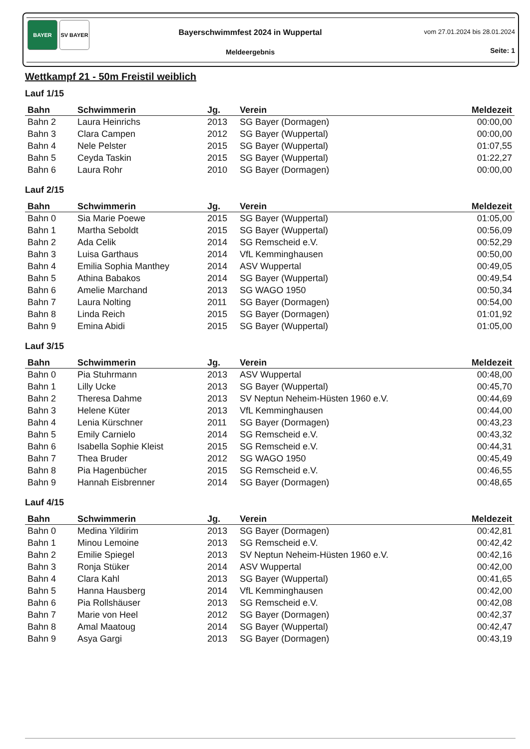BAYER SV BAYER
Bayerschwimmfest 2024 in Wuppertal
Meldeergebnis
vom 27.01.2024 bis 28.01.2024
Seite: 1
Wettkampf 21 - 50m Freistil weiblich
Lauf 1/15
| Bahn | Schwimmerin | Jg. | Verein | Meldezeit |
| --- | --- | --- | --- | --- |
| Bahn 2 | Laura Heinrichs | 2013 | SG Bayer (Dormagen) | 00:00,00 |
| Bahn 3 | Clara Campen | 2012 | SG Bayer (Wuppertal) | 00:00,00 |
| Bahn 4 | Nele Pelster | 2015 | SG Bayer (Wuppertal) | 01:07,55 |
| Bahn 5 | Ceyda Taskin | 2015 | SG Bayer (Wuppertal) | 01:22,27 |
| Bahn 6 | Laura Rohr | 2010 | SG Bayer (Dormagen) | 00:00,00 |
Lauf 2/15
| Bahn | Schwimmerin | Jg. | Verein | Meldezeit |
| --- | --- | --- | --- | --- |
| Bahn 0 | Sia Marie Poewe | 2015 | SG Bayer (Wuppertal) | 01:05,00 |
| Bahn 1 | Martha Seboldt | 2015 | SG Bayer (Wuppertal) | 00:56,09 |
| Bahn 2 | Ada Celik | 2014 | SG Remscheid e.V. | 00:52,29 |
| Bahn 3 | Luisa Garthaus | 2014 | VfL Kemminghausen | 00:50,00 |
| Bahn 4 | Emilia Sophia Manthey | 2014 | ASV Wuppertal | 00:49,05 |
| Bahn 5 | Athina Babakos | 2014 | SG Bayer (Wuppertal) | 00:49,54 |
| Bahn 6 | Amelie Marchand | 2013 | SG WAGO 1950 | 00:50,34 |
| Bahn 7 | Laura Nolting | 2011 | SG Bayer (Dormagen) | 00:54,00 |
| Bahn 8 | Linda Reich | 2015 | SG Bayer (Dormagen) | 01:01,92 |
| Bahn 9 | Emina Abidi | 2015 | SG Bayer (Wuppertal) | 01:05,00 |
Lauf 3/15
| Bahn | Schwimmerin | Jg. | Verein | Meldezeit |
| --- | --- | --- | --- | --- |
| Bahn 0 | Pia Stuhrmann | 2013 | ASV Wuppertal | 00:48,00 |
| Bahn 1 | Lilly Ucke | 2013 | SG Bayer (Wuppertal) | 00:45,70 |
| Bahn 2 | Theresa Dahme | 2013 | SV Neptun Neheim-Hüsten 1960 e.V. | 00:44,69 |
| Bahn 3 | Helene Küter | 2013 | VfL Kemminghausen | 00:44,00 |
| Bahn 4 | Lenia Kürschner | 2011 | SG Bayer (Dormagen) | 00:43,23 |
| Bahn 5 | Emily Carnielo | 2014 | SG Remscheid e.V. | 00:43,32 |
| Bahn 6 | Isabella Sophie Kleist | 2015 | SG Remscheid e.V. | 00:44,31 |
| Bahn 7 | Thea Bruder | 2012 | SG WAGO 1950 | 00:45,49 |
| Bahn 8 | Pia Hagenbücher | 2015 | SG Remscheid e.V. | 00:46,55 |
| Bahn 9 | Hannah Eisbrenner | 2014 | SG Bayer (Dormagen) | 00:48,65 |
Lauf 4/15
| Bahn | Schwimmerin | Jg. | Verein | Meldezeit |
| --- | --- | --- | --- | --- |
| Bahn 0 | Medina Yildirim | 2013 | SG Bayer (Dormagen) | 00:42,81 |
| Bahn 1 | Minou Lemoine | 2013 | SG Remscheid e.V. | 00:42,42 |
| Bahn 2 | Emilie Spiegel | 2013 | SV Neptun Neheim-Hüsten 1960 e.V. | 00:42,16 |
| Bahn 3 | Ronja Stüker | 2014 | ASV Wuppertal | 00:42,00 |
| Bahn 4 | Clara Kahl | 2013 | SG Bayer (Wuppertal) | 00:41,65 |
| Bahn 5 | Hanna Hausberg | 2014 | VfL Kemminghausen | 00:42,00 |
| Bahn 6 | Pia Rollshäuser | 2013 | SG Remscheid e.V. | 00:42,08 |
| Bahn 7 | Marie von Heel | 2012 | SG Bayer (Dormagen) | 00:42,37 |
| Bahn 8 | Amal Maatoug | 2014 | SG Bayer (Wuppertal) | 00:42,47 |
| Bahn 9 | Asya Gargi | 2013 | SG Bayer (Dormagen) | 00:43,19 |